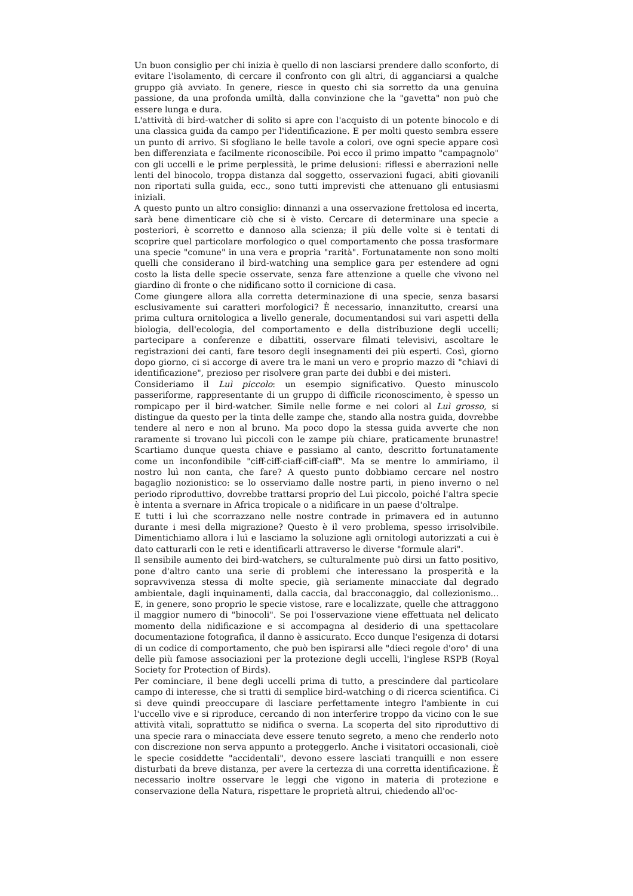Un buon consiglio per chi inizia è quello di non lasciarsi prendere dallo sconforto, di evitare l'isolamento, di cercare il confronto con gli altri, di agganciarsi a qualche gruppo già avviato. In genere, riesce in questo chi sia sorretto da una genuina passione, da una profonda umiltà, dalla convinzione che la "gavetta" non può che essere lunga e dura.
L'attività di bird-watcher di solito si apre con l'acquisto di un potente binocolo e di una classica guida da campo per l'identificazione. E per molti questo sembra essere un punto di arrivo. Si sfogliano le belle tavole a colori, ove ogni specie appare così ben differenziata e facilmente riconoscibile. Poi ecco il primo impatto "campagnolo" con gli uccelli e le prime perplessità, le prime delusioni: riflessi e aberrazioni nelle lenti del binocolo, troppa distanza dal soggetto, osservazioni fugaci, abiti giovanili non riportati sulla guida, ecc., sono tutti imprevisti che attenuano gli entusiasmi iniziali.
A questo punto un altro consiglio: dinnanzi a una osservazione frettolosa ed incerta, sarà bene dimenticare ciò che si è visto. Cercare di determinare una specie a posteriori, è scorretto e dannoso alla scienza; il più delle volte si è tentati di scoprire quel particolare morfologico o quel comportamento che possa trasformare una specie "comune" in una vera e propria "rarità". Fortunatamente non sono molti quelli che considerano il bird-watching una semplice gara per estendere ad ogni costo la lista delle specie osservate, senza fare attenzione a quelle che vivono nel giardino di fronte o che nidificano sotto il cornicione di casa.
Come giungere allora alla corretta determinazione di una specie, senza basarsi esclusivamente sui caratteri morfologici? È necessario, innanzitutto, crearsi una prima cultura ornitologica a livello generale, documentandosi sui vari aspetti della biologia, dell'ecologia, del comportamento e della distribuzione degli uccelli; partecipare a conferenze e dibattiti, osservare filmati televisivi, ascoltare le registrazioni dei canti, fare tesoro degli insegnamenti dei più esperti. Così, giorno dopo giorno, ci si accorge di avere tra le mani un vero e proprio mazzo di "chiavi di identificazione", prezioso per risolvere gran parte dei dubbi e dei misteri.
Consideriamo il Luì piccolo: un esempio significativo. Questo minuscolo passeriforme, rappresentante di un gruppo di difficile riconoscimento, è spesso un rompicapo per il bird-watcher. Simile nelle forme e nei colori al Luì grosso, si distingue da questo per la tinta delle zampe che, stando alla nostra guida, dovrebbe tendere al nero e non al bruno. Ma poco dopo la stessa guida avverte che non raramente si trovano luì piccoli con le zampe più chiare, praticamente brunastre! Scartiamo dunque questa chiave e passiamo al canto, descritto fortunatamente come un inconfondibile "ciff-ciff-ciaff-ciff-ciaff". Ma se mentre lo ammiriamo, il nostro luì non canta, che fare? A questo punto dobbiamo cercare nel nostro bagaglio nozionistico: se lo osserviamo dalle nostre parti, in pieno inverno o nel periodo riproduttivo, dovrebbe trattarsi proprio del Luì piccolo, poiché l'altra specie è intenta a svernare in Africa tropicale o a nidificare in un paese d'oltralpe.
E tutti i luì che scorrazzano nelle nostre contrade in primavera ed in autunno durante i mesi della migrazione? Questo è il vero problema, spesso irrisolvibile. Dimentichiamo allora i luì e lasciamo la soluzione agli ornitologi autorizzati a cui è dato catturarli con le reti e identificarli attraverso le diverse "formule alari".
Il sensibile aumento dei bird-watchers, se culturalmente può dirsi un fatto positivo, pone d'altro canto una serie di problemi che interessano la prosperità e la sopravvivenza stessa di molte specie, già seriamente minacciate dal degrado ambientale, dagli inquinamenti, dalla caccia, dal bracconaggio, dal collezionismo... E, in genere, sono proprio le specie vistose, rare e localizzate, quelle che attraggono il maggior numero di "binocoli". Se poi l'osservazione viene effettuata nel delicato momento della nidificazione e si accompagna al desiderio di una spettacolare documentazione fotografica, il danno è assicurato. Ecco dunque l'esigenza di dotarsi di un codice di comportamento, che può ben ispirarsi alle "dieci regole d'oro" di una delle più famose associazioni per la protezione degli uccelli, l'inglese RSPB (Royal Society for Protection of Birds).
Per cominciare, il bene degli uccelli prima di tutto, a prescindere dal particolare campo di interesse, che si tratti di semplice bird-watching o di ricerca scientifica. Ci si deve quindi preoccupare di lasciare perfettamente integro l'ambiente in cui l'uccello vive e si riproduce, cercando di non interferire troppo da vicino con le sue attività vitali, soprattutto se nidifica o sverna. La scoperta del sito riproduttivo di una specie rara o minacciata deve essere tenuto segreto, a meno che renderlo noto con discrezione non serva appunto a proteggerlo. Anche i visitatori occasionali, cioè le specie cosiddette "accidentali", devono essere lasciati tranquilli e non essere disturbati da breve distanza, per avere la certezza di una corretta identificazione. È necessario inoltre osservare le leggi che vigono in materia di protezione e conservazione della Natura, rispettare le proprietà altrui, chiedendo all'oc-